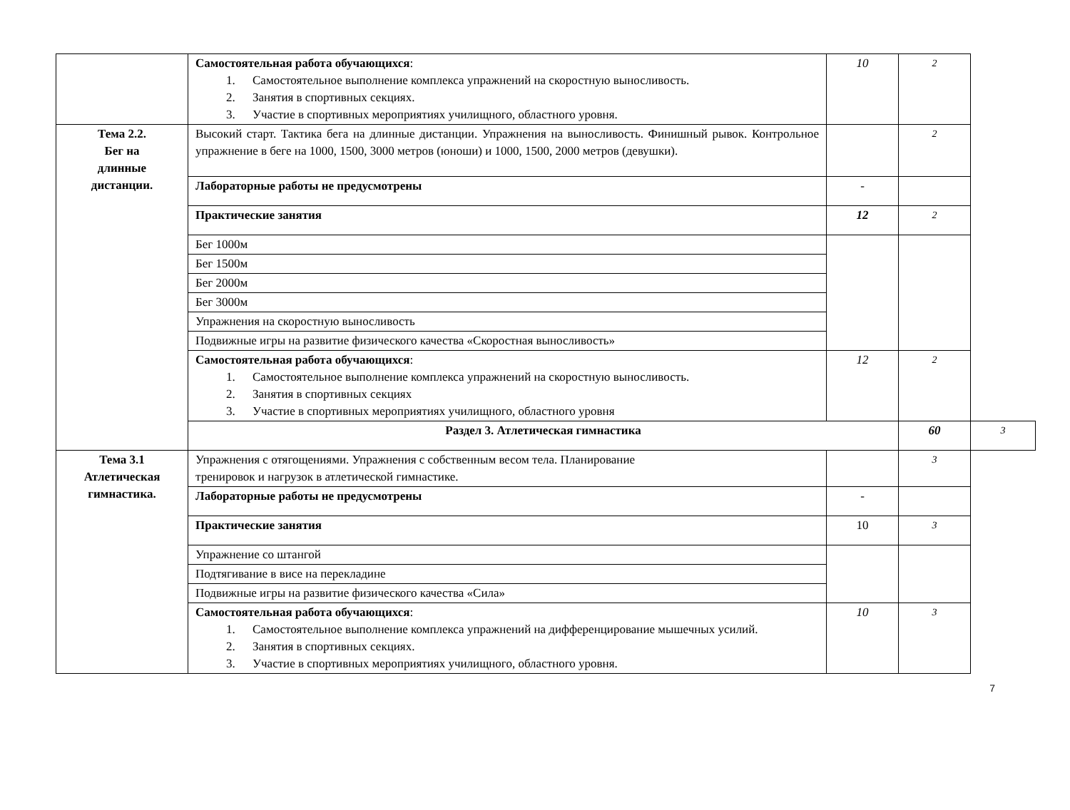| | Самостоятельная работа обучающихся : 1. Самостоятельное выполнение комплекса упражнений на скоростную выносливость. 2. Занятия в спортивных секциях. 3. Участие в спортивных мероприятиях училищного, областного уровня. | 10 | 2 | |
| Тема 2.2. Бег на длинные дистанции. | Высокий старт. Тактика бега на длинные дистанции. Упражнения на выносливость. Финишный рывок. Контрольное упражнение в беге на 1000, 1500, 3000 метров (юноши) и 1000, 1500, 2000 метров (девушки). | | 2 | |
| | Лабораторные работы не предусмотрены | - | | |
| | Практические занятия | 12 | 2 | |
| | Бег 1000м | | | |
| | Бег 1500м | | | |
| | Бег 2000м | | | |
| | Бег 3000м | | | |
| | Упражнения на скоростную выносливость | | | |
| | Подвижные игры на развитие физического качества «Скоростная выносливость» | | | |
| | Самостоятельная работа обучающихся : 1. Самостоятельное выполнение комплекса упражнений на скоростную выносливость. 2. Занятия в спортивных секциях 3. Участие в спортивных мероприятиях училищного, областного уровня | 12 | 2 | |
| | Раздел 3. Атлетическая гимнастика | | 60 | 3 |
| Тема 3.1 Атлетическая гимнастика. | Упражнения с отягощениями. Упражнения с собственным весом тела. Планирование тренировок и нагрузок в атлетической гимнастике. | | 3 | |
| | Лабораторные работы не предусмотрены | - | | |
| | Практические занятия | 10 | 3 | |
| | Упражнение со штангой | | | |
| | Подтягивание в висе на перекладине | | | |
| | Подвижные игры на развитие физического качества «Сила» | | | |
| | Самостоятельная работа обучающихся : 1. Самостоятельное выполнение комплекса упражнений на дифференцирование мышечных усилий. 2. Занятия в спортивных секциях. 3. Участие в спортивных мероприятиях училищного, областного уровня. | 10 | 3 | |
7